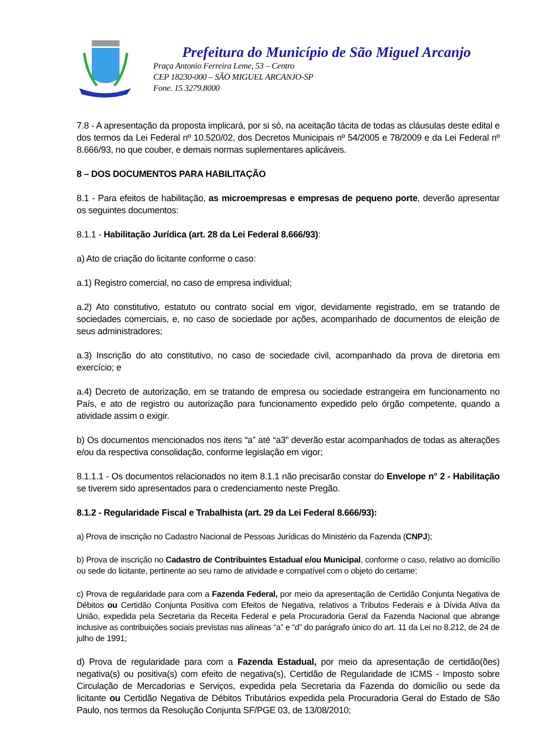Prefeitura do Município de São Miguel Arcanjo
Praça Antonio Ferreira Leme, 53 – Centro
CEP 18230-000 – SÃO MIGUEL ARCANJO-SP
Fone. 15 3279.8000
7.8 - A apresentação da proposta implicará, por si só, na aceitação tácita de todas as cláusulas deste edital e dos termos da Lei Federal nº 10.520/02, dos Decretos Municipais nº 54/2005 e 78/2009 e da Lei Federal nº 8.666/93, no que couber, e demais normas suplementares aplicáveis.
8 – DOS DOCUMENTOS PARA HABILITAÇÃO
8.1 - Para efeitos de habilitação, as microempresas e empresas de pequeno porte, deverão apresentar os seguintes documentos:
8.1.1 - Habilitação Jurídica (art. 28 da Lei Federal 8.666/93):
a) Ato de criação do licitante conforme o caso:
a.1) Registro comercial, no caso de empresa individual;
a.2) Ato constitutivo, estatuto ou contrato social em vigor, devidamente registrado, em se tratando de sociedades comerciais, e, no caso de sociedade por ações, acompanhado de documentos de eleição de seus administradores;
a.3) Inscrição do ato constitutivo, no caso de sociedade civil, acompanhado da prova de diretoria em exercício; e
a.4) Decreto de autorização, em se tratando de empresa ou sociedade estrangeira em funcionamento no País, e ato de registro ou autorização para funcionamento expedido pelo órgão competente, quando a atividade assim o exigir.
b) Os documentos mencionados nos itens “a” até “a3” deverão estar acompanhados de todas as alterações e/ou da respectiva consolidação, conforme legislação em vigor;
8.1.1.1 - Os documentos relacionados no item 8.1.1 não precisarão constar do Envelope n° 2 - Habilitação se tiverem sido apresentados para o credenciamento neste Pregão.
8.1.2 - Regularidade Fiscal e Trabalhista (art. 29 da Lei Federal 8.666/93):
a) Prova de inscrição no Cadastro Nacional de Pessoas Jurídicas do Ministério da Fazenda (CNPJ);
b) Prova de inscrição no Cadastro de Contribuintes Estadual e/ou Municipal, conforme o caso, relativo ao domicílio ou sede do licitante, pertinente ao seu ramo de atividade e compatível com o objeto do certame;
c) Prova de regularidade para com a Fazenda Federal, por meio da apresentação de Certidão Conjunta Negativa de Débitos ou Certidão Conjunta Positiva com Efeitos de Negativa, relativos a Tributos Federais e à Dívida Ativa da União, expedida pela Secretaria da Receita Federal e pela Procuradoria Geral da Fazenda Nacional que abrange inclusive as contribuições sociais previstas nas alíneas “a” e “d” do parágrafo único do art. 11 da Lei no 8.212, de 24 de julho de 1991;
d) Prova de regularidade para com a Fazenda Estadual, por meio da apresentação de certidão(ões) negativa(s) ou positiva(s) com efeito de negativa(s), Certidão de Regularidade de ICMS - Imposto sobre Circulação de Mercadorias e Serviços, expedida pela Secretaria da Fazenda do domicílio ou sede da licitante ou Certidão Negativa de Débitos Tributários expedida pela Procuradoria Geral do Estado de São Paulo, nos termos da Resolução Conjunta SF/PGE 03, de 13/08/2010;